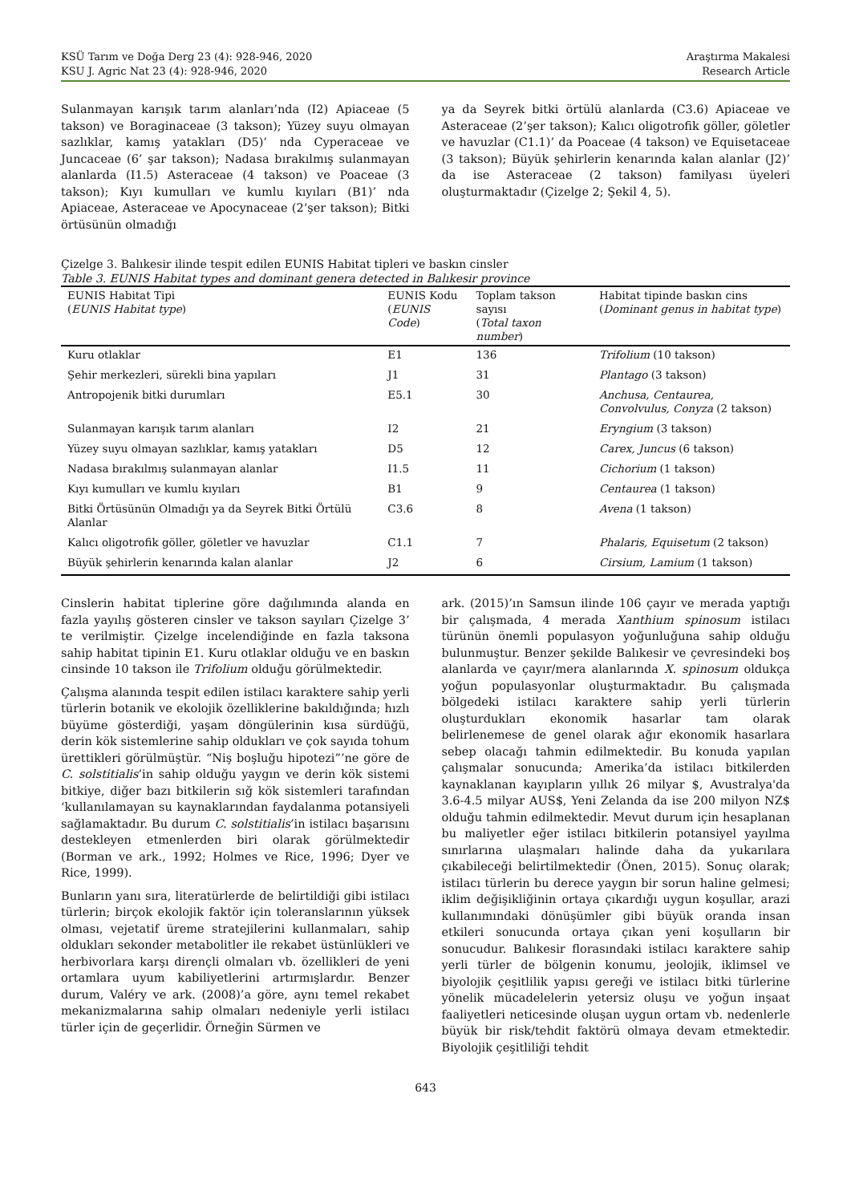KSÜ Tarım ve Doğa Derg 23 (4): 928-946, 2020
KSU J. Agric Nat 23 (4): 928-946, 2020
Araştırma Makalesi
Research Article
Sulanmayan karışık tarım alanları’nda (I2) Apiaceae (5 takson) ve Boraginaceae (3 takson); Yüzey suyu olmayan sazlıklar, kamış yatakları (D5)’ nda Cyperaceae ve Juncaceae (6’ şar takson); Nadasa bırakılmış sulanmayan alanlarda (I1.5) Asteraceae (4 takson) ve Poaceae (3 takson); Kıyı kumulları ve kumlu kıyıları (B1)’ nda Apiaceae, Asteraceae ve Apocynaceae (2’şer takson); Bitki örtüsünün olmadığı
ya da Seyrek bitki örtülü alanlarda (C3.6) Apiaceae ve Asteraceae (2’şer takson); Kalıcı oligotrofik göller, göletler ve havuzlar (C1.1)’ da Poaceae (4 takson) ve Equisetaceae (3 takson); Büyük şehirlerin kenarında kalan alanlar (J2)’ da ise Asteraceae (2 takson) familyası üyeleri oluşturmaktadır (Çizelge 2; Şekil 4, 5).
Çizelge 3. Balıkesir ilinde tespit edilen EUNIS Habitat tipleri ve baskın cinsler
Table 3. EUNIS Habitat types and dominant genera detected in Balıkesir province
| EUNIS Habitat Tipi ( EUNIS Habitat type ) | EUNIS Kodu ( EUNIS Code ) | Toplam takson sayısı ( Total taxon number ) | Habitat tipinde baskın cins ( Dominant genus in habitat type ) |
| --- | --- | --- | --- |
| Kuru otlaklar | E1 | 136 | Trifolium (10 takson) |
| Şehir merkezleri, sürekli bina yapıları | J1 | 31 | Plantago (3 takson) |
| Antropojenik bitki durumları | E5.1 | 30 | Anchusa, Centaurea, Convolvulus, Conyza (2 takson) |
| Sulanmayan karışık tarım alanları | I2 | 21 | Eryngium (3 takson) |
| Yüzey suyu olmayan sazlıklar, kamış yatakları | D5 | 12 | Carex, Juncus (6 takson) |
| Nadasa bırakılmış sulanmayan alanlar | I1.5 | 11 | Cichorium (1 takson) |
| Kıyı kumulları ve kumlu kıyıları | B1 | 9 | Centaurea (1 takson) |
| Bitki Örtüsünün Olmadığı ya da Seyrek Bitki Örtülü Alanlar | C3.6 | 8 | Avena (1 takson) |
| Kalıcı oligotrofik göller, göletler ve havuzlar | C1.1 | 7 | Phalaris, Equisetum (2 takson) |
| Büyük şehirlerin kenarında kalan alanlar | J2 | 6 | Cirsium, Lamium (1 takson) |
Cinslerin habitat tiplerine göre dağılımında alanda en fazla yayılış gösteren cinsler ve takson sayıları Çizelge 3’ te verilmiştir. Çizelge incelendiğinde en fazla taksona sahip habitat tipinin E1. Kuru otlaklar olduğu ve en baskın cinsinde 10 takson ile Trifolium olduğu görülmektedir.
Çalışma alanında tespit edilen istilacı karaktere sahip yerli türlerin botanik ve ekolojik özelliklerine bakıldığında; hızlı büyüme gösterdiği, yaşam döngülerinin kısa sürdüğü, derin kök sistemlerine sahip oldukları ve çok sayıda tohum ürettikleri görülmüştür. “Niş boşluğu hipotezi”’ne göre de C. solstitialis’in sahip olduğu yaygın ve derin kök sistemi bitkiye, diğer bazı bitkilerin sığ kök sistemleri tarafından ‘kullanılamayan su kaynaklarından faydalanma potansiyeli sağlamaktadır. Bu durum C. solstitialis’in istilacı başarısını destekleyen etmenlerden biri olarak görülmektedir (Borman ve ark., 1992; Holmes ve Rice, 1996; Dyer ve Rice, 1999).
Bunların yanı sıra, literatürlerde de belirtildiği gibi istilacı türlerin; birçok ekolojik faktör için toleranslarının yüksek olması, vejetatif üreme stratejilerini kullanmaları, sahip oldukları sekonder metabolitler ile rekabet üstünlükleri ve herbivorlara karşı dirençli olmaları vb. özellikleri de yeni ortamlara uyum kabiliyetlerini artırmışlardır. Benzer durum, Valéry ve ark. (2008)’a göre, aynı temel rekabet mekanizmalarına sahip olmaları nedeniyle yerli istilacı türler için de geçerlidir. Örneğin Sürmen ve
ark. (2015)’ın Samsun ilinde 106 çayır ve merada yaptığı bir çalışmada, 4 merada Xanthium spinosum istilacı türünün önemli populasyon yoğunluğuna sahip olduğu bulunmuştur. Benzer şekilde Balıkesir ve çevresindeki boş alanlarda ve çayır/mera alanlarında X. spinosum oldukça yoğun populasyonlar oluşturmaktadır. Bu çalışmada bölgedeki istilacı karaktere sahip yerli türlerin oluşturdukları ekonomik hasarlar tam olarak belirlenemese de genel olarak ağır ekonomik hasarlara sebep olacağı tahmin edilmektedir. Bu konuda yapılan çalışmalar sonucunda; Amerika’da istilacı bitkilerden kaynaklanan kayıpların yıllık 26 milyar $, Avustralya'da 3.6-4.5 milyar AUS$, Yeni Zelanda da ise 200 milyon NZ$ olduğu tahmin edilmektedir. Mevut durum için hesaplanan bu maliyetler eğer istilacı bitkilerin potansiyel yayılma sınırlarına ulaşmaları halinde daha da yukarılara çıkabileceği belirtilmektedir (Önen, 2015). Sonuç olarak; istilacı türlerin bu derece yaygın bir sorun haline gelmesi; iklim değişikliğinin ortaya çıkardığı uygun koşullar, arazi kullanımındaki dönüşümler gibi büyük oranda insan etkileri sonucunda ortaya çıkan yeni koşulların bir sonucudur. Balıkesir florasındaki istilacı karaktere sahip yerli türler de bölgenin konumu, jeolojik, iklimsel ve biyolojik çeşitlilik yapısı gereği ve istilacı bitki türlerine yönelik mücadelelerin yetersiz oluşu ve yoğun inşaat faaliyetleri neticesinde oluşan uygun ortam vb. nedenlerle büyük bir risk/tehdit faktörü olmaya devam etmektedir. Biyolojik çeşitliliği tehdit
643